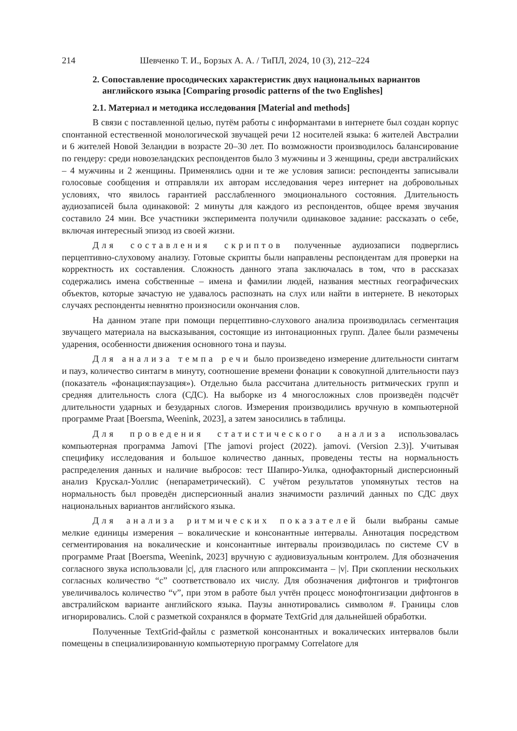214 Шевченко Т. И., Борзых А. А. / ТиПЛ, 2024, 10 (3), 212–224
2. Сопоставление просодических характеристик двух национальных вариантов английского языка [Comparing prosodic patterns of the two Englishes]
2.1. Материал и методика исследования [Material and methods]
В связи с поставленной целью, путём работы с информантами в интернете был создан корпус спонтанной естественной монологической звучащей речи 12 носителей языка: 6 жителей Австралии и 6 жителей Новой Зеландии в возрасте 20–30 лет. По возможности производилось балансирование по гендеру: среди новозеландских респондентов было 3 мужчины и 3 женщины, среди австралийских – 4 мужчины и 2 женщины. Применялись одни и те же условия записи: респонденты записывали голосовые сообщения и отправляли их авторам исследования через интернет на добровольных условиях, что явилось гарантией расслабленного эмоционального состояния. Длительность аудиозаписей была одинаковой: 2 минуты для каждого из респондентов, общее время звучания составило 24 мин. Все участники эксперимента получили одинаковое задание: рассказать о себе, включая интересный эпизод из своей жизни.
Для составления скриптов полученные аудиозаписи подверглись перцептивно-слуховому анализу. Готовые скрипты были направлены респондентам для проверки на корректность их составления. Сложность данного этапа заключалась в том, что в рассказах содержались имена собственные – имена и фамилии людей, названия местных географических объектов, которые зачастую не удавалось распознать на слух или найти в интернете. В некоторых случаях респонденты невнятно произносили окончания слов.
На данном этапе при помощи перцептивно-слухового анализа производилась сегментация звучащего материала на высказывания, состоящие из интонационных групп. Далее были размечены ударения, особенности движения основного тона и паузы.
Для анализа темпа речи было произведено измерение длительности синтагм и пауз, количество синтагм в минуту, соотношение времени фонации к совокупной длительности пауз (показатель «фонация:паузация»). Отдельно была рассчитана длительность ритмических групп и средняя длительность слога (СДС). На выборке из 4 многосложных слов произведён подсчёт длительности ударных и безударных слогов. Измерения производились вручную в компьютерной программе Praat [Boersma, Weenink, 2023], а затем заносились в таблицы.
Для проведения статистического анализа использовалась компьютерная программа Jamovi [The jamovi project (2022). jamovi. (Version 2.3)]. Учитывая специфику исследования и большое количество данных, проведены тесты на нормальность распределения данных и наличие выбросов: тест Шапиро-Уилка, однофакторный дисперсионный анализ Крускал-Уоллис (непараметрический). С учётом результатов упомянутых тестов на нормальность был проведён дисперсионный анализ значимости различий данных по СДС двух национальных вариантов английского языка.
Для анализа ритмических показателей были выбраны самые мелкие единицы измерения – вокалические и консонантные интервалы. Аннотация посредством сегментирования на вокалические и консонантные интервалы производилась по системе CV в программе Praat [Boersma, Weenink, 2023] вручную с аудиовизуальным контролем. Для обозначения согласного звука использовали |c|, для гласного или аппроксиманта – |v|. При скоплении нескольких согласных количество “c” соответствовало их числу. Для обозначения дифтонгов и трифтонгов увеличивалось количество “v”, при этом в работе был учтён процесс монофтонгизации дифтонгов в австралийском варианте английского языка. Паузы аннотировались символом #. Границы слов игнорировались. Слой с разметкой сохранялся в формате TextGrid для дальнейшей обработки.
Полученные TextGrid-файлы с разметкой консонантных и вокалических интервалов были помещены в специализированную компьютерную программу Correlatore для